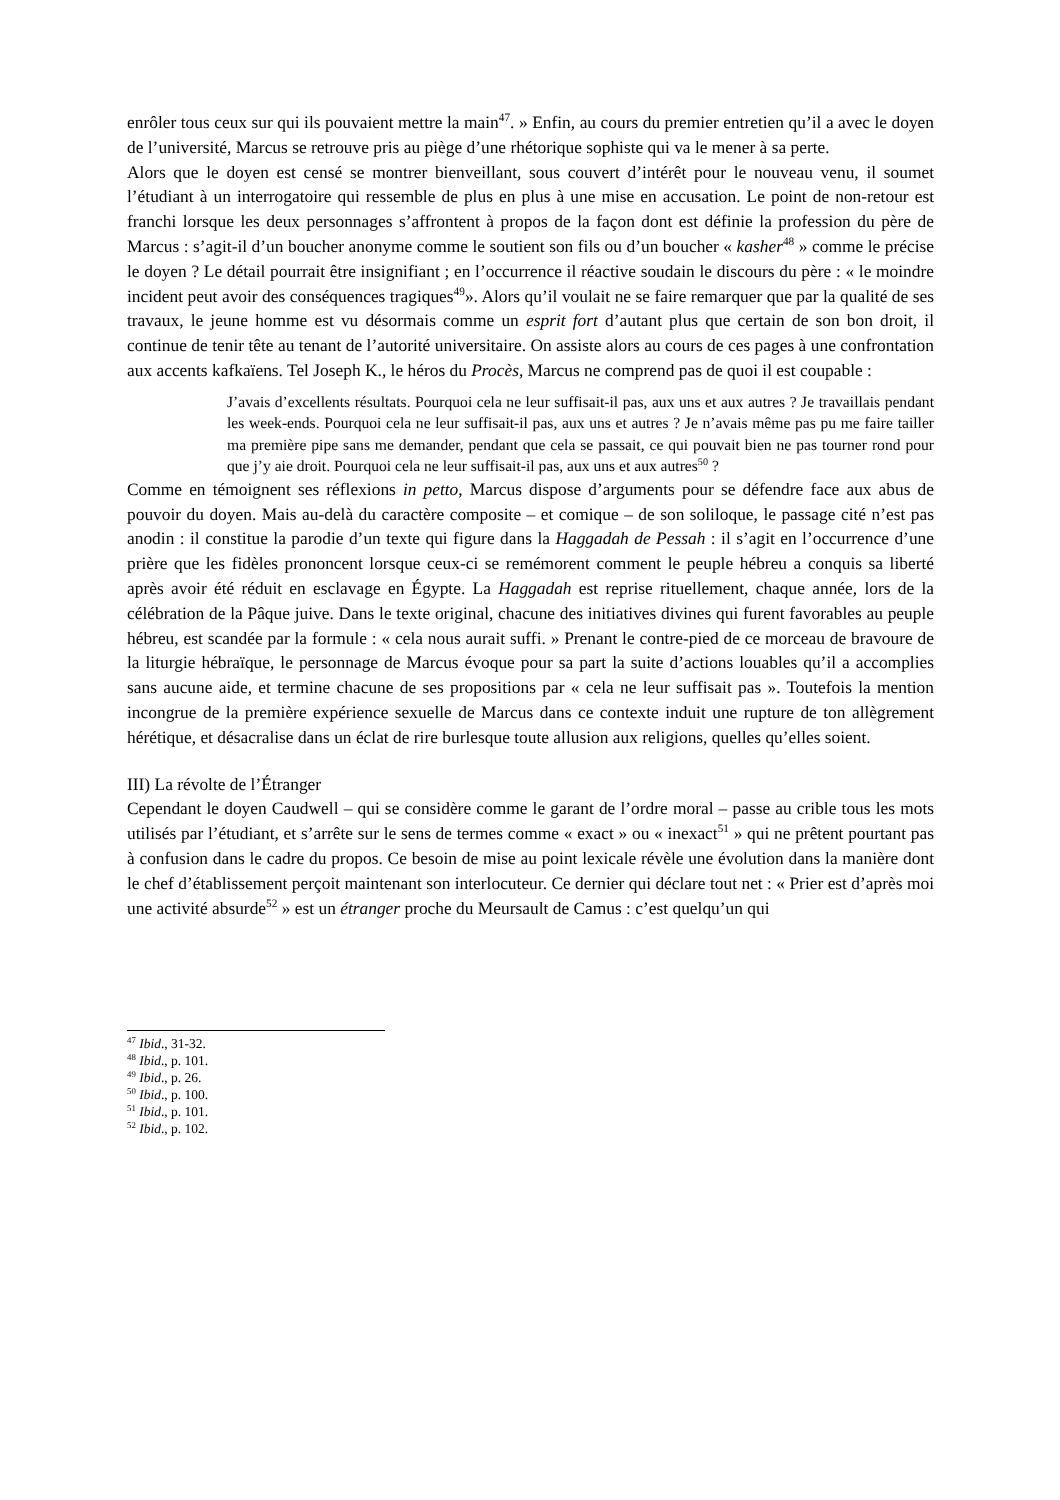enrôler tous ceux sur qui ils pouvaient mettre la main<sup>47</sup>. » Enfin, au cours du premier entretien qu’il a avec le doyen de l’université, Marcus se retrouve pris au piège d’une rhétorique sophiste qui va le mener à sa perte.
Alors que le doyen est censé se montrer bienveillant, sous couvert d’intérêt pour le nouveau venu, il soumet l’étudiant à un interrogatoire qui ressemble de plus en plus à une mise en accusation. Le point de non-retour est franchi lorsque les deux personnages s’affrontent à propos de la façon dont est définie la profession du père de Marcus : s’agit-il d’un boucher anonyme comme le soutient son fils ou d’un boucher « kasher<sup>48</sup> » comme le précise le doyen ? Le détail pourrait être insignifiant ; en l’occurrence il réactive soudain le discours du père : « le moindre incident peut avoir des conséquences tragiques<sup>49</sup>». Alors qu’il voulait ne se faire remarquer que par la qualité de ses travaux, le jeune homme est vu désormais comme un esprit fort d’autant plus que certain de son bon droit, il continue de tenir tête au tenant de l’autorité universitaire. On assiste alors au cours de ces pages à une confrontation aux accents kafkaïens. Tel Joseph K., le héros du Procès, Marcus ne comprend pas de quoi il est coupable :
J’avais d’excellents résultats. Pourquoi cela ne leur suffisait-il pas, aux uns et aux autres ? Je travaillais pendant les week-ends. Pourquoi cela ne leur suffisait-il pas, aux uns et autres ? Je n’avais même pas pu me faire tailler ma première pipe sans me demander, pendant que cela se passait, ce qui pouvait bien ne pas tourner rond pour que j’y aie droit. Pourquoi cela ne leur suffisait-il pas, aux uns et aux autres<sup>50</sup> ?
Comme en témoignent ses réflexions in petto, Marcus dispose d’arguments pour se défendre face aux abus de pouvoir du doyen. Mais au-delà du caractère composite – et comique – de son soliloque, le passage cité n’est pas anodin : il constitue la parodie d’un texte qui figure dans la Haggadah de Pessah : il s’agit en l’occurrence d’une prière que les fidèles prononcent lorsque ceux-ci se remémorent comment le peuple hébreu a conquis sa liberté après avoir été réduit en esclavage en Égypte. La Haggadah est reprise rituellement, chaque année, lors de la célébration de la Pâque juive. Dans le texte original, chacune des initiatives divines qui furent favorables au peuple hébreu, est scandée par la formule : « cela nous aurait suffi. » Prenant le contre-pied de ce morceau de bravoure de la liturgie hébraïque, le personnage de Marcus évoque pour sa part la suite d’actions louables qu’il a accomplies sans aucune aide, et termine chacune de ses propositions par « cela ne leur suffisait pas ». Toutefois la mention incongrue de la première expérience sexuelle de Marcus dans ce contexte induit une rupture de ton allègrement hérétique, et désacralise dans un éclat de rire burlesque toute allusion aux religions, quelles qu’elles soient.
III) La révolte de l’Étranger
Cependant le doyen Caudwell – qui se considère comme le garant de l’ordre moral – passe au crible tous les mots utilisés par l’étudiant, et s’arrête sur le sens de termes comme « exact » ou « inexact<sup>51</sup> » qui ne prêtent pourtant pas à confusion dans le cadre du propos. Ce besoin de mise au point lexicale révèle une évolution dans la manière dont le chef d’établissement perçoit maintenant son interlocuteur. Ce dernier qui déclare tout net : « Prier est d’après moi une activité absurde<sup>52</sup> » est un étranger proche du Meursault de Camus : c’est quelqu’un qui
<sup>47</sup> Ibid., 31-32.
<sup>48</sup> Ibid., p. 101.
<sup>49</sup> Ibid., p. 26.
<sup>50</sup> Ibid., p. 100.
<sup>51</sup> Ibid., p. 101.
<sup>52</sup> Ibid., p. 102.